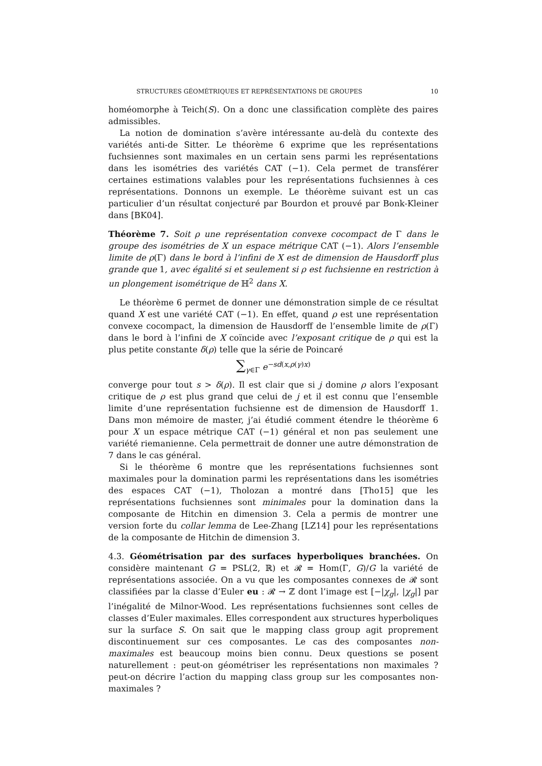STRUCTURES GÉOMÉTRIQUES ET REPRÉSENTATIONS DE GROUPES 10
homéomorphe à Teich(S). On a donc une classification complète des paires admissibles.
La notion de domination s’avère intéressante au-delà du contexte des variétés anti-de Sitter. Le théorème 6 exprime que les représentations fuchsiennes sont maximales en un certain sens parmi les représentations dans les isométries des variétés CAT (−1). Cela permet de transférer certaines estimations valables pour les représentations fuchsiennes à ces représentations. Donnons un exemple. Le théorème suivant est un cas particulier d’un résultat conjecturé par Bourdon et prouvé par Bonk-Kleiner dans [BK04].
Théorème 7. Soit ρ une représentation convexe cocompact de Γ dans le groupe des isométries de X un espace métrique CAT (−1). Alors l’ensemble limite de ρ(Γ) dans le bord à l’infini de X est de dimension de Hausdorff plus grande que 1, avec égalité si et seulement si ρ est fuchsienne en restriction à un plongement isométrique de ℍ<sup>2</sup> dans X.
Le théorème 6 permet de donner une démonstration simple de ce résultat quand X est une variété CAT (−1). En effet, quand ρ est une représentation convexe cocompact, la dimension de Hausdorff de l’ensemble limite de ρ(Γ) dans le bord à l’infini de X coïncide avec l’exposant critique de ρ qui est la plus petite constante δ(ρ) telle que la série de Poincaré
∑<sub>γ∈Γ</sub> e<sup>−sd(x,ρ(γ)x)</sup>
converge pour tout s > δ(ρ). Il est clair que si j domine ρ alors l’exposant critique de ρ est plus grand que celui de j et il est connu que l’ensemble limite d’une représentation fuchsienne est de dimension de Hausdorff 1. Dans mon mémoire de master, j’ai étudié comment étendre le théorème 6 pour X un espace métrique CAT (−1) général et non pas seulement une variété riemanienne. Cela permettrait de donner une autre démonstration de 7 dans le cas général.
Si le théorème 6 montre que les représentations fuchsiennes sont maximales pour la domination parmi les représentations dans les isométries des espaces CAT (−1), Tholozan a montré dans [Tho15] que les représentations fuchsiennes sont minimales pour la domination dans la composante de Hitchin en dimension 3. Cela a permis de montrer une version forte du collar lemma de Lee-Zhang [LZ14] pour les représentations de la composante de Hitchin de dimension 3.
4.3. Géométrisation par des surfaces hyperboliques branchées. On considère maintenant G = PSL(2, ℝ) et 𝓡 = Hom(Γ, G)/G la variété de représentations associée. On a vu que les composantes connexes de 𝓡 sont classifiées par la classe d’Euler eu : 𝓡 → ℤ dont l’image est [−|χ<sub>g</sub>|, |χ<sub>g</sub>|] par l’inégalité de Milnor-Wood. Les représentations fuchsiennes sont celles de classes d’Euler maximales. Elles correspondent aux structures hyperboliques sur la surface S. On sait que le mapping class group agit proprement discontinuement sur ces composantes. Le cas des composantes non-maximales est beaucoup moins bien connu. Deux questions se posent naturellement : peut-on géométriser les représentations non maximales ? peut-on décrire l’action du mapping class group sur les composantes non-maximales ?